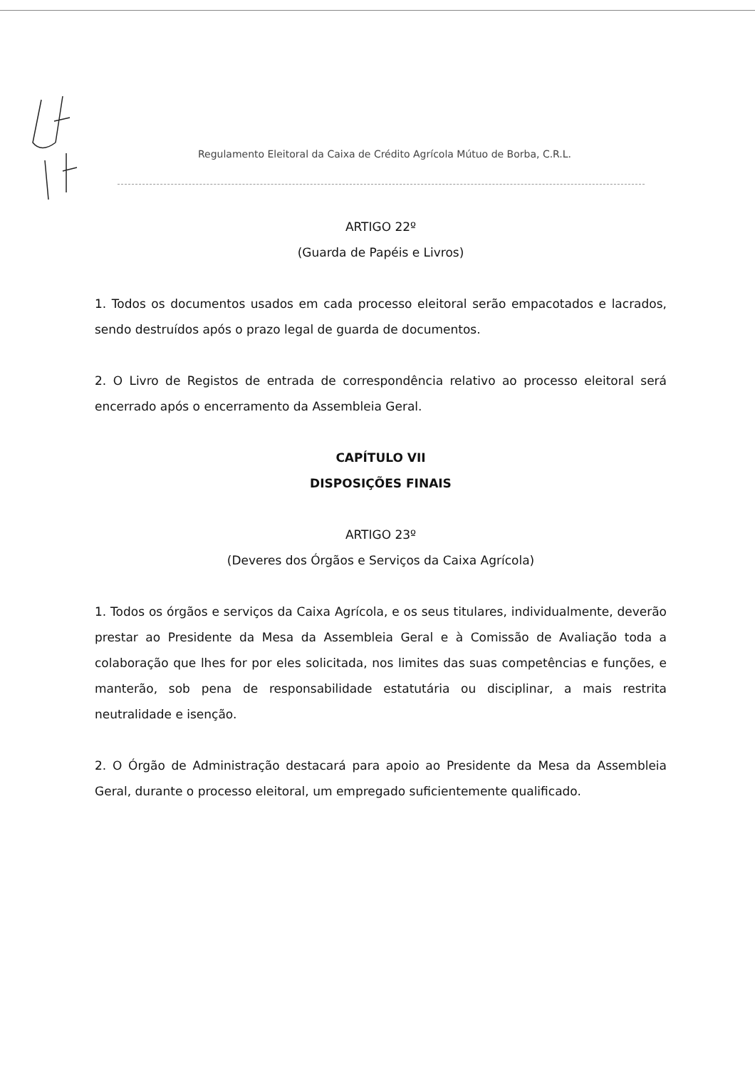Regulamento Eleitoral da Caixa de Crédito Agrícola Mútuo de Borba, C.R.L.
ARTIGO 22º
(Guarda de Papéis e Livros)
1. Todos os documentos usados em cada processo eleitoral serão empacotados e lacrados, sendo destruídos após o prazo legal de guarda de documentos.
2. O Livro de Registos de entrada de correspondência relativo ao processo eleitoral será encerrado após o encerramento da Assembleia Geral.
CAPÍTULO VII
DISPOSIÇÕES FINAIS
ARTIGO 23º
(Deveres dos Órgãos e Serviços da Caixa Agrícola)
1. Todos os órgãos e serviços da Caixa Agrícola, e os seus titulares, individualmente, deverão prestar ao Presidente da Mesa da Assembleia Geral e à Comissão de Avaliação toda a colaboração que lhes for por eles solicitada, nos limites das suas competências e funções, e manterão, sob pena de responsabilidade estatutária ou disciplinar, a mais restrita neutralidade e isenção.
2. O Órgão de Administração destacará para apoio ao Presidente da Mesa da Assembleia Geral, durante o processo eleitoral, um empregado suficientemente qualificado.